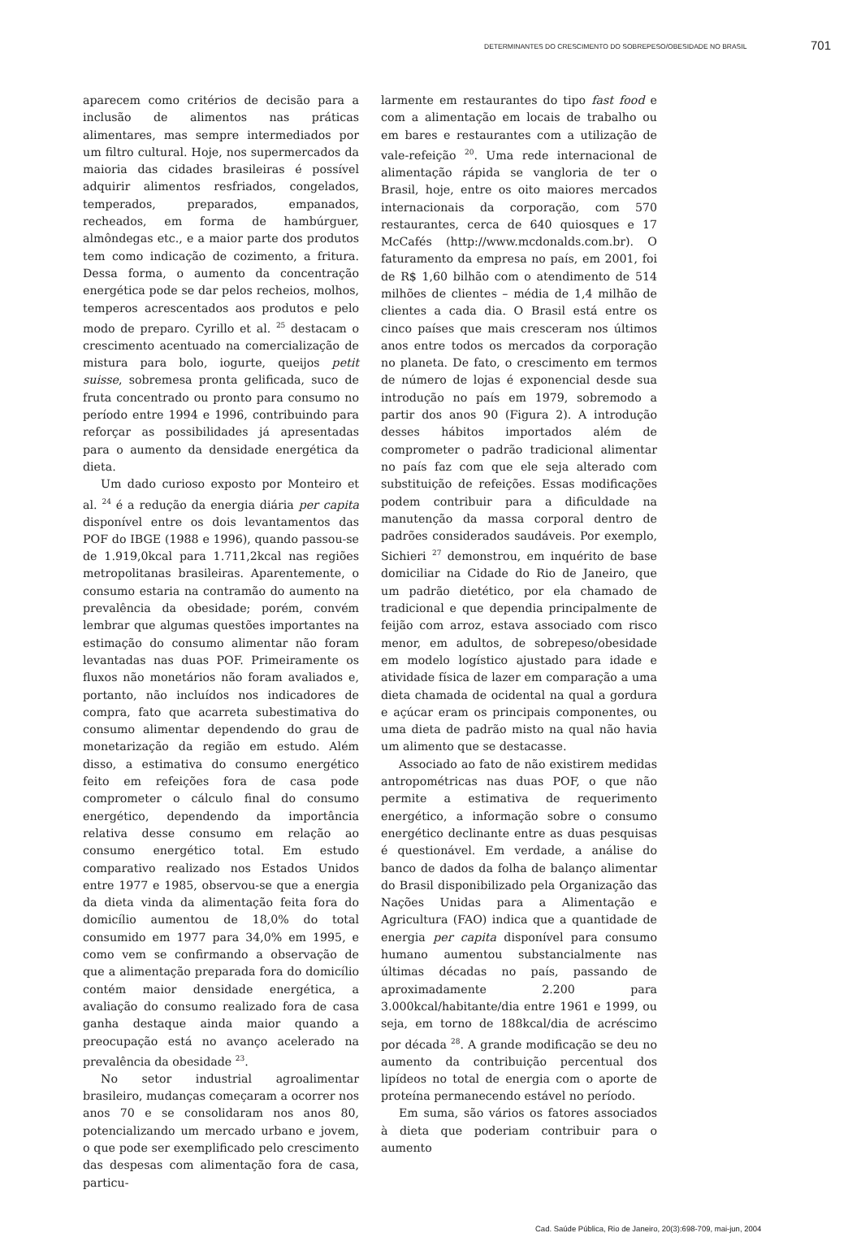DETERMINANTES DO CRESCIMENTO DO SOBREPESO/OBESIDADE NO BRASIL 701
aparecem como critérios de decisão para a inclusão de alimentos nas práticas alimentares, mas sempre intermediados por um filtro cultural. Hoje, nos supermercados da maioria das cidades brasileiras é possível adquirir alimentos resfriados, congelados, temperados, preparados, empanados, recheados, em forma de hambúrguer, almôndegas etc., e a maior parte dos produtos tem como indicação de cozimento, a fritura. Dessa forma, o aumento da concentração energética pode se dar pelos recheios, molhos, temperos acrescentados aos produtos e pelo modo de preparo. Cyrillo et al. <sup>25</sup> destacam o crescimento acentuado na comercialização de mistura para bolo, iogurte, queijos petit suisse, sobremesa pronta gelificada, suco de fruta concentrado ou pronto para consumo no período entre 1994 e 1996, contribuindo para reforçar as possibilidades já apresentadas para o aumento da densidade energética da dieta.
Um dado curioso exposto por Monteiro et al. <sup>24</sup> é a redução da energia diária per capita disponível entre os dois levantamentos das POF do IBGE (1988 e 1996), quando passou-se de 1.919,0kcal para 1.711,2kcal nas regiões metropolitanas brasileiras. Aparentemente, o consumo estaria na contramão do aumento na prevalência da obesidade; porém, convém lembrar que algumas questões importantes na estimação do consumo alimentar não foram levantadas nas duas POF. Primeiramente os fluxos não monetários não foram avaliados e, portanto, não incluídos nos indicadores de compra, fato que acarreta subestimativa do consumo alimentar dependendo do grau de monetarização da região em estudo. Além disso, a estimativa do consumo energético feito em refeições fora de casa pode comprometer o cálculo final do consumo energético, dependendo da importância relativa desse consumo em relação ao consumo energético total. Em estudo comparativo realizado nos Estados Unidos entre 1977 e 1985, observou-se que a energia da dieta vinda da alimentação feita fora do domicílio aumentou de 18,0% do total consumido em 1977 para 34,0% em 1995, e como vem se confirmando a observação de que a alimentação preparada fora do domicílio contém maior densidade energética, a avaliação do consumo realizado fora de casa ganha destaque ainda maior quando a preocupação está no avanço acelerado na prevalência da obesidade <sup>23</sup>.
No setor industrial agroalimentar brasileiro, mudanças começaram a ocorrer nos anos 70 e se consolidaram nos anos 80, potencializando um mercado urbano e jovem, o que pode ser exemplificado pelo crescimento das despesas com alimentação fora de casa, particu-
larmente em restaurantes do tipo fast food e com a alimentação em locais de trabalho ou em bares e restaurantes com a utilização de vale-refeição <sup>20</sup>. Uma rede internacional de alimentação rápida se vangloria de ter o Brasil, hoje, entre os oito maiores mercados internacionais da corporação, com 570 restaurantes, cerca de 640 quiosques e 17 McCafés (http://www.mcdonalds.com.br). O faturamento da empresa no país, em 2001, foi de R$ 1,60 bilhão com o atendimento de 514 milhões de clientes – média de 1,4 milhão de clientes a cada dia. O Brasil está entre os cinco países que mais cresceram nos últimos anos entre todos os mercados da corporação no planeta. De fato, o crescimento em termos de número de lojas é exponencial desde sua introdução no país em 1979, sobremodo a partir dos anos 90 (Figura 2). A introdução desses hábitos importados além de comprometer o padrão tradicional alimentar no país faz com que ele seja alterado com substituição de refeições. Essas modificações podem contribuir para a dificuldade na manutenção da massa corporal dentro de padrões considerados saudáveis. Por exemplo, Sichieri <sup>27</sup> demonstrou, em inquérito de base domiciliar na Cidade do Rio de Janeiro, que um padrão dietético, por ela chamado de tradicional e que dependia principalmente de feijão com arroz, estava associado com risco menor, em adultos, de sobrepeso/obesidade em modelo logístico ajustado para idade e atividade física de lazer em comparação a uma dieta chamada de ocidental na qual a gordura e açúcar eram os principais componentes, ou uma dieta de padrão misto na qual não havia um alimento que se destacasse.
Associado ao fato de não existirem medidas antropométricas nas duas POF, o que não permite a estimativa de requerimento energético, a informação sobre o consumo energético declinante entre as duas pesquisas é questionável. Em verdade, a análise do banco de dados da folha de balanço alimentar do Brasil disponibilizado pela Organização das Nações Unidas para a Alimentação e Agricultura (FAO) indica que a quantidade de energia per capita disponível para consumo humano aumentou substancialmente nas últimas décadas no país, passando de aproximadamente 2.200 para 3.000kcal/habitante/dia entre 1961 e 1999, ou seja, em torno de 188kcal/dia de acréscimo por década <sup>28</sup>. A grande modificação se deu no aumento da contribuição percentual dos lipídeos no total de energia com o aporte de proteína permanecendo estável no período.
Em suma, são vários os fatores associados à dieta que poderiam contribuir para o aumento
Cad. Saúde Pública, Rio de Janeiro, 20(3):698-709, mai-jun, 2004